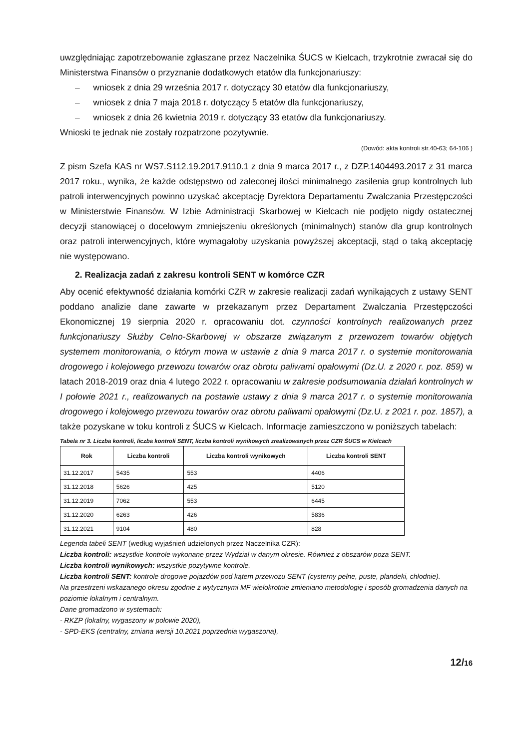uwzględniając zapotrzebowanie zgłaszane przez Naczelnika ŚUCS w Kielcach, trzykrotnie zwracał się do Ministerstwa Finansów o przyznanie dodatkowych etatów dla funkcjonariuszy:
– wniosek z dnia 29 września 2017 r. dotyczący 30 etatów dla funkcjonariuszy,
– wniosek z dnia 7 maja 2018 r. dotyczący 5 etatów dla funkcjonariuszy,
– wniosek z dnia 26 kwietnia 2019 r. dotyczący 33 etatów dla funkcjonariuszy.
Wnioski te jednak nie zostały rozpatrzone pozytywnie.
(Dowód: akta kontroli str.40-63; 64-106 )
Z pism Szefa KAS nr WS7.S112.19.2017.9110.1 z dnia 9 marca 2017 r., z DZP.1404493.2017 z 31 marca 2017 roku., wynika, że każde odstępstwo od zaleconej ilości minimalnego zasilenia grup kontrolnych lub patroli interwencyjnych powinno uzyskać akceptację Dyrektora Departamentu Zwalczania Przestępczości w Ministerstwie Finansów. W Izbie Administracji Skarbowej w Kielcach nie podjęto nigdy ostatecznej decyzji stanowiącej o docelowym zmniejszeniu określonych (minimalnych) stanów dla grup kontrolnych oraz patroli interwencyjnych, które wymagałoby uzyskania powyższej akceptacji, stąd o taką akceptację nie występowano.
2. Realizacja zadań z zakresu kontroli SENT w komórce CZR
Aby ocenić efektywność działania komórki CZR w zakresie realizacji zadań wynikających z ustawy SENT poddano analizie dane zawarte w przekazanym przez Departament Zwalczania Przestępczości Ekonomicznej 19 sierpnia 2020 r. opracowaniu dot. czynności kontrolnych realizowanych przez funkcjonariuszy Służby Celno-Skarbowej w obszarze związanym z przewozem towarów objętych systemem monitorowania, o którym mowa w ustawie z dnia 9 marca 2017 r. o systemie monitorowania drogowego i kolejowego przewozu towarów oraz obrotu paliwami opałowymi (Dz.U. z 2020 r. poz. 859) w latach 2018-2019 oraz dnia 4 lutego 2022 r. opracowaniu w zakresie podsumowania działań kontrolnych w I połowie 2021 r., realizowanych na postawie ustawy z dnia 9 marca 2017 r. o systemie monitorowania drogowego i kolejowego przewozu towarów oraz obrotu paliwami opałowymi (Dz.U. z 2021 r. poz. 1857), a także pozyskane w toku kontroli z ŚUCS w Kielcach. Informacje zamieszczono w poniższych tabelach:
Tabela nr 3. Liczba kontroli, liczba kontroli SENT, liczba kontroli wynikowych zrealizowanych przez CZR ŚUCS w Kielcach
| Rok | Liczba kontroli | Liczba kontroli wynikowych | Liczba kontroli SENT |
| --- | --- | --- | --- |
| 31.12.2017 | 5435 | 553 | 4406 |
| 31.12.2018 | 5626 | 425 | 5120 |
| 31.12.2019 | 7062 | 553 | 6445 |
| 31.12.2020 | 6263 | 426 | 5836 |
| 31.12.2021 | 9104 | 480 | 828 |
Legenda tabeli SENT (według wyjaśnień udzielonych przez Naczelnika CZR):
Liczba kontroli: wszystkie kontrole wykonane przez Wydział w danym okresie. Również z obszarów poza SENT.
Liczba kontroli wynikowych: wszystkie pozytywne kontrole.
Liczba kontroli SENT: kontrole drogowe pojazdów pod kątem przewozu SENT (cysterny pełne, puste, plandeki, chłodnie).
Na przestrzeni wskazanego okresu zgodnie z wytycznymi MF wielokrotnie zmieniano metodologię i sposób gromadzenia danych na poziomie lokalnym i centralnym.
Dane gromadzono w systemach:
- RKZP (lokalny, wygaszony w połowie 2020),
- SPD-EKS (centralny, zmiana wersji 10.2021 poprzednia wygaszona),
12/16